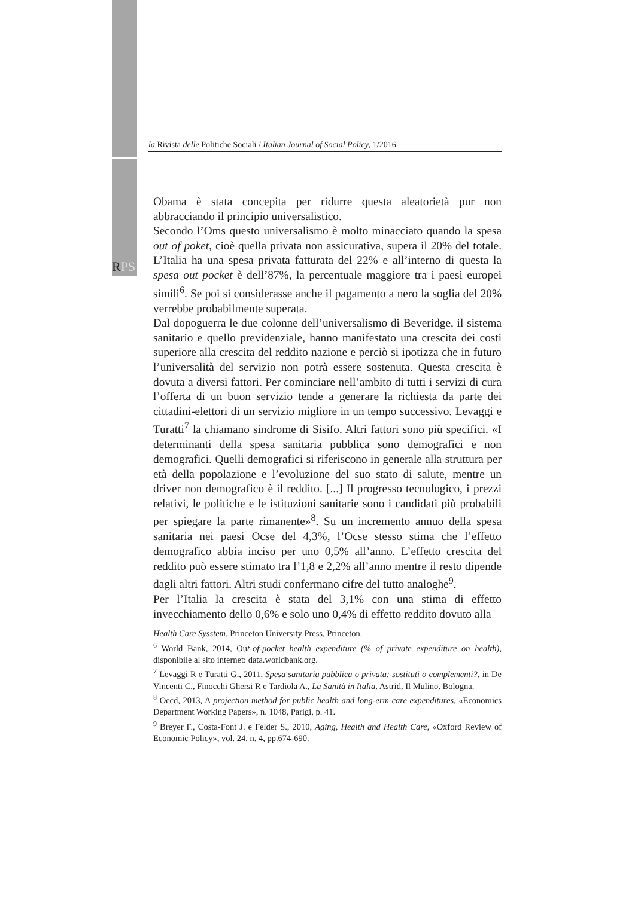la Rivista delle Politiche Sociali / Italian Journal of Social Policy, 1/2016
RPS
Obama è stata concepita per ridurre questa aleatorietà pur non abbracciando il principio universalistico.
Secondo l’Oms questo universalismo è molto minacciato quando la spesa out of poket, cioè quella privata non assicurativa, supera il 20% del totale. L’Italia ha una spesa privata fatturata del 22% e all’interno di questa la spesa out pocket è dell’87%, la percentuale maggiore tra i paesi europei simili<sup>6</sup>. Se poi si considerasse anche il pagamento a nero la soglia del 20% verrebbe probabilmente superata.
Dal dopoguerra le due colonne dell’universalismo di Beveridge, il sistema sanitario e quello previdenziale, hanno manifestato una crescita dei costi superiore alla crescita del reddito nazione e perciò si ipotizza che in futuro l’universalità del servizio non potrà essere sostenuta. Questa crescita è dovuta a diversi fattori. Per cominciare nell’ambito di tutti i servizi di cura l’offerta di un buon servizio tende a generare la richiesta da parte dei cittadini-elettori di un servizio migliore in un tempo successivo. Levaggi e Turatti<sup>7</sup> la chiamano sindrome di Sisifo. Altri fattori sono più specifici. «I determinanti della spesa sanitaria pubblica sono demografici e non demografici. Quelli demografici si riferiscono in generale alla struttura per età della popolazione e l’evoluzione del suo stato di salute, mentre un driver non demografico è il reddito. [...] Il progresso tecnologico, i prezzi relativi, le politiche e le istituzioni sanitarie sono i candidati più probabili per spiegare la parte rimanente»<sup>8</sup>. Su un incremento annuo della spesa sanitaria nei paesi Ocse del 4,3%, l’Ocse stesso stima che l’effetto demografico abbia inciso per uno 0,5% all’anno. L’effetto crescita del reddito può essere stimato tra l’1,8 e 2,2% all’anno mentre il resto dipende dagli altri fattori. Altri studi confermano cifre del tutto analoghe<sup>9</sup>.
Per l’Italia la crescita è stata del 3,1% con una stima di effetto invecchiamento dello 0,6% e solo uno 0,4% di effetto reddito dovuto alla
Health Care Sysstem. Princeton University Press, Princeton.
<sup>6</sup> World Bank, 2014, Out-of-pocket health expenditure (% of private expenditure on health), disponibile al sito internet: data.worldbank.org.
<sup>7</sup> Levaggi R e Turatti G., 2011, Spesa sanitaria pubblica o privata: sostituti o complementi?, in De Vincenti C., Finocchi Ghersi R e Tardiola A., La Sanità in Italia, Astrid, Il Mulino, Bologna.
<sup>8</sup> Oecd, 2013, A projection method for public health and long-erm care expenditures, «Economics Department Working Papers», n. 1048, Parigi, p. 41.
<sup>9</sup> Breyer F., Costa-Font J. e Felder S., 2010, Aging, Health and Health Care, «Oxford Review of Economic Policy», vol. 24, n. 4, pp.674-690.